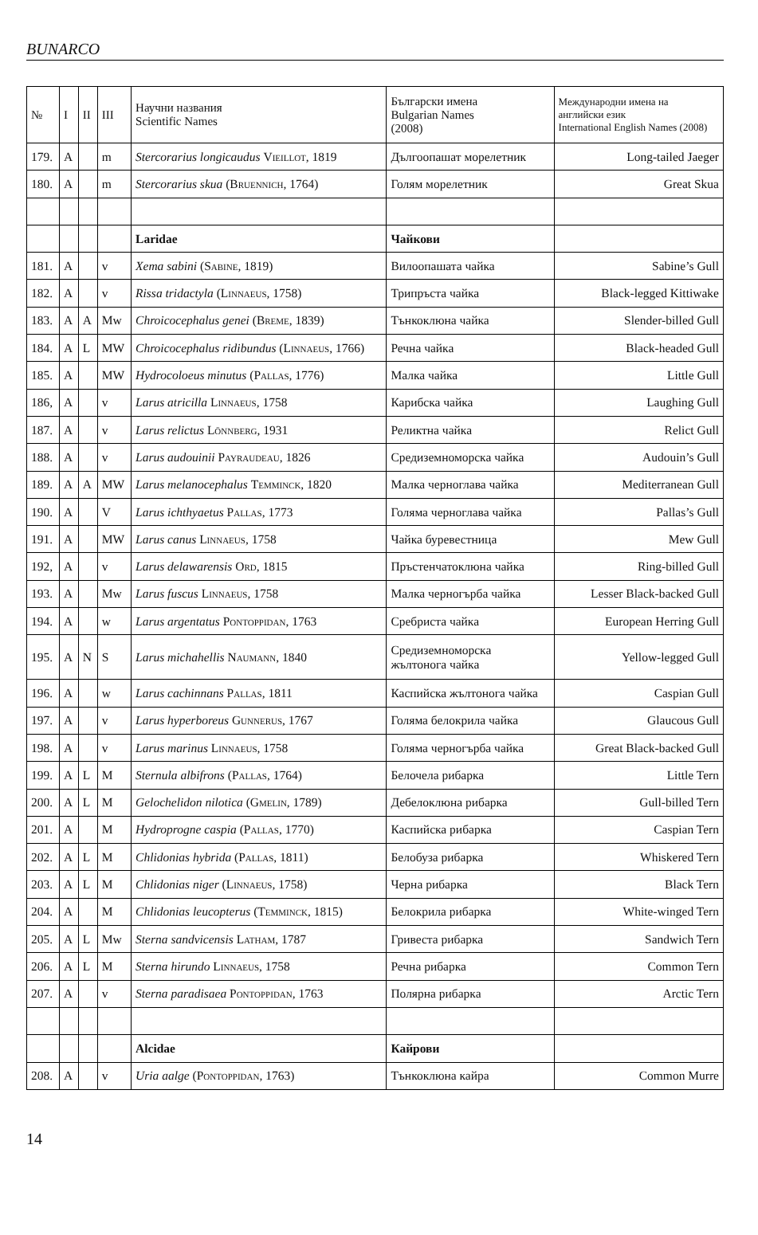BUNARCO
| № | I | II | III | Научни названия Scientific Names | Български имена Bulgarian Names (2008) | Международни имена на английски език International English Names (2008) |
| --- | --- | --- | --- | --- | --- | --- |
| 179. | A | | m | Stercorarius longicaudus Vieillot , 1819 | Дългоопашат морелетник | Long-tailed Jaeger |
| 180. | A | | m | Stercorarius skua ( Bruennich , 1764) | Голям морелетник | Great Skua |
| | | | | Laridae | Чайкови | |
| 181. | A | | v | Xema sabini ( Sabine , 1819) | Вилоопашата чайка | Sabine’s Gull |
| 182. | A | | v | Rissa tridactyla ( Linnaeus , 1758) | Трипръста чайка | Black-legged Kittiwake |
| 183. | A | A | Mw | Chroicocephalus genei ( Breme , 1839) | Тънкоклюна чайка | Slender-billed Gull |
| 184. | A | L | MW | Chroicocephalus ridibundus ( Linnaeus , 1766) | Речна чайка | Black-headed Gull |
| 185. | A | | MW | Hydrocoloeus minutus ( Pallas , 1776) | Малка чайка | Little Gull |
| 186, | A | | v | Larus atricilla Linnaeus , 1758 | Карибска чайка | Laughing Gull |
| 187. | A | | v | Larus relictus Lönnberg , 1931 | Реликтна чайка | Relict Gull |
| 188. | A | | v | Larus audouinii Payraudeau , 1826 | Средиземноморска чайка | Audouin’s Gull |
| 189. | A | A | MW | Larus melanocephalus Temminck , 1820 | Малка черноглава чайка | Mediterranean Gull |
| 190. | A | | V | Larus ichthyaetus Pallas , 1773 | Голяма черноглава чайка | Pallas’s Gull |
| 191. | A | | MW | Larus canus Linnaeus , 1758 | Чайка буревестница | Mew Gull |
| 192, | A | | v | Larus delawarensis Ord , 1815 | Пръстенчатоклюна чайка | Ring-billed Gull |
| 193. | A | | Mw | Larus fuscus Linnaeus , 1758 | Малка черногърба чайка | Lesser Black-backed Gull |
| 194. | A | | w | Larus argentatus Pontoppidan , 1763 | Сребриста чайка | European Herring Gull |
| 195. | A | N | S | Larus michahellis Naumann , 1840 | Средиземноморска жълтонога чайка | Yellow-legged Gull |
| 196. | A | | w | Larus cachinnans Pallas , 1811 | Каспийска жълтонога чайка | Caspian Gull |
| 197. | A | | v | Larus hyperboreus Gunnerus , 1767 | Голяма белокрила чайка | Glaucous Gull |
| 198. | A | | v | Larus marinus Linnaeus , 1758 | Голяма черногърба чайка | Great Black-backed Gull |
| 199. | A | L | M | Sternula albifrons ( Pallas , 1764) | Белочела рибарка | Little Tern |
| 200. | A | L | M | Gelochelidon nilotica ( Gmelin , 1789) | Дебелоклюна рибарка | Gull-billed Tern |
| 201. | A | | M | Hydroprogne caspia ( Pallas , 1770) | Каспийска рибарка | Caspian Tern |
| 202. | A | L | M | Chlidonias hybrida ( Pallas , 1811) | Белобуза рибарка | Whiskered Tern |
| 203. | A | L | M | Chlidonias niger ( Linnaeus , 1758) | Черна рибарка | Black Tern |
| 204. | A | | M | Chlidonias leucopterus ( Temminck , 1815) | Белокрила рибарка | White-winged Tern |
| 205. | A | L | Mw | Sterna sandvicensis Latham , 1787 | Гривеста рибарка | Sandwich Tern |
| 206. | A | L | M | Sterna hirundo Linnaeus , 1758 | Речна рибарка | Common Tern |
| 207. | A | | v | Sterna paradisaea Pontoppidan , 1763 | Полярна рибарка | Arctic Tern |
| | | | | Alcidae | Кайрови | |
| 208. | A | | v | Uria aalge ( Pontoppidan , 1763) | Тънкоклюна кайра | Common Murre |
14